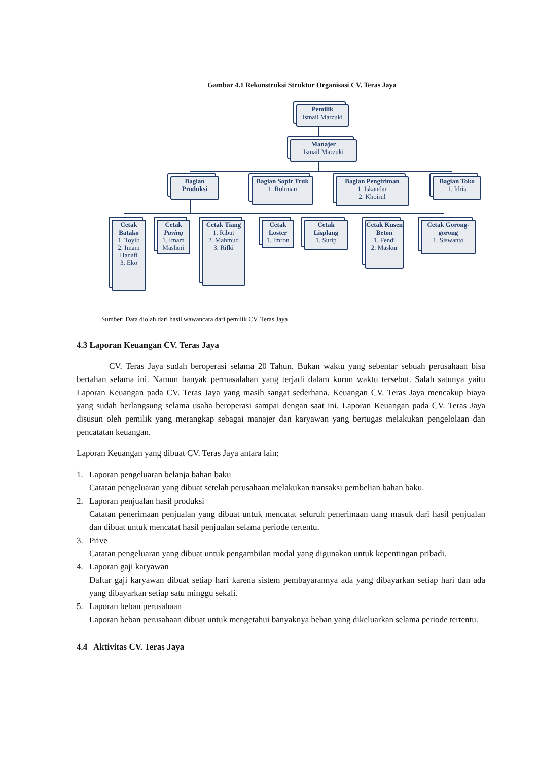Gambar 4.1 Rekonstruksi Struktur Organisasi CV. Teras Jaya
Pemilik
Ismail Marzuki
Manajer
Ismail Marzuki
Bagian Produksi
Bagian Sopir Truk
1. Rohman
Bagian Pengiriman
1. Iskandar
2. Khoirul
Bagian Toko
1. Idris
Cetak Batako
1. Toyib
2. Imam Hanafi
3. Eko
Cetak Paving
1. Imam Mashuri
Cetak Tiang
1. Ribut
2. Mahmud
3. Rifki
Cetak Loster
1. Imron
Cetak Lisplang
1. Surip
Cetak Kusen Beton
1. Fendi
2. Maskur
Cetak Gorong-gorong
1. Siswanto
Sumber: Data diolah dari hasil wawancara dari pemilik CV. Teras Jaya
4.3 Laporan Keuangan CV. Teras Jaya
CV. Teras Jaya sudah beroperasi selama 20 Tahun. Bukan waktu yang sebentar sebuah perusahaan bisa bertahan selama ini. Namun banyak permasalahan yang terjadi dalam kurun waktu tersebut. Salah satunya yaitu Laporan Keuangan pada CV. Teras Jaya yang masih sangat sederhana. Keuangan CV. Teras Jaya mencakup biaya yang sudah berlangsung selama usaha beroperasi sampai dengan saat ini. Laporan Keuangan pada CV. Teras Jaya disusun oleh pemilik yang merangkap sebagai manajer dan karyawan yang bertugas melakukan pengelolaan dan pencatatan keuangan.
Laporan Keuangan yang dibuat CV. Teras Jaya antara lain:
1. Laporan pengeluaran belanja bahan baku
Catatan pengeluaran yang dibuat setelah perusahaan melakukan transaksi pembelian bahan baku.
2. Laporan penjualan hasil produksi
Catatan penerimaan penjualan yang dibuat untuk mencatat seluruh penerimaan uang masuk dari hasil penjualan dan dibuat untuk mencatat hasil penjualan selama periode tertentu.
3. Prive
Catatan pengeluaran yang dibuat untuk pengambilan modal yang digunakan untuk kepentingan pribadi.
4. Laporan gaji karyawan
Daftar gaji karyawan dibuat setiap hari karena sistem pembayarannya ada yang dibayarkan setiap hari dan ada yang dibayarkan setiap satu minggu sekali.
5. Laporan beban perusahaan
Laporan beban perusahaan dibuat untuk mengetahui banyaknya beban yang dikeluarkan selama periode tertentu.
4.4 Aktivitas CV. Teras Jaya